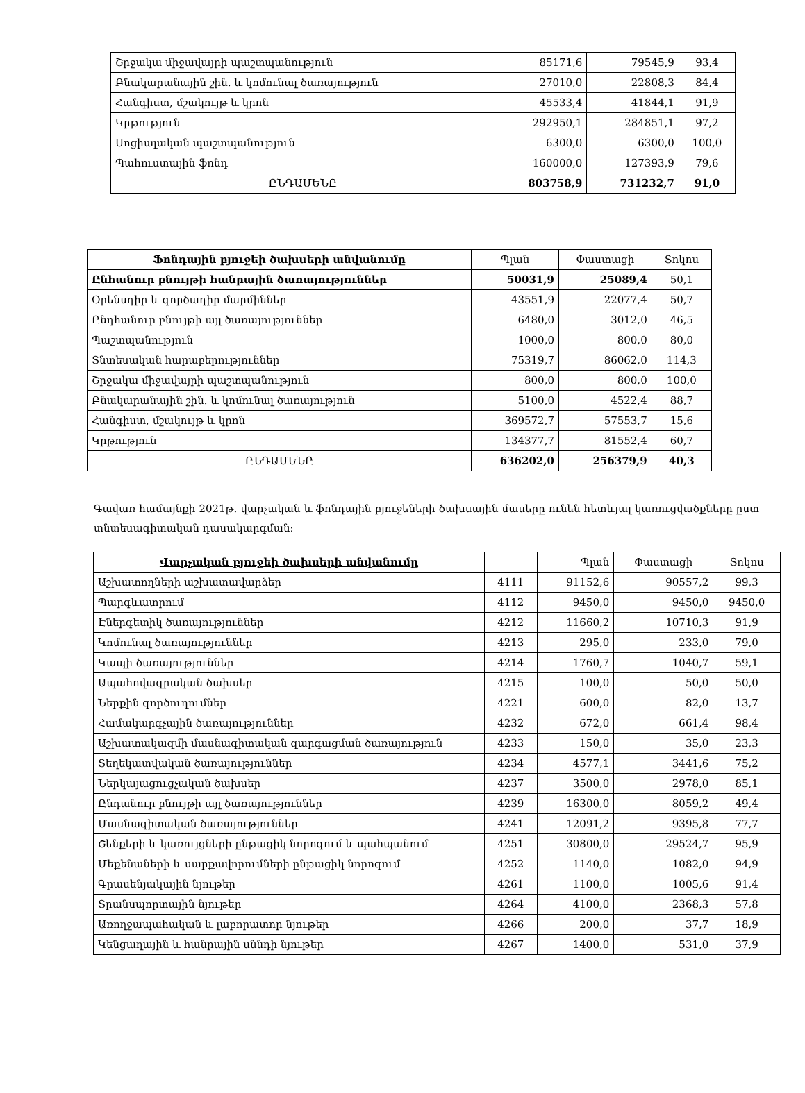| Շրջակա միջավայրի պաշտպանություն | 85171,6 | 79545,9 | 93,4 |
| Բնակարանային շին. և կոմունալ ծառայություն | 27010,0 | 22808,3 | 84,4 |
| Հանգիստ, մշակույթ և կրոն | 45533,4 | 41844,1 | 91,9 |
| Կրթություն | 292950,1 | 284851,1 | 97,2 |
| Սոցիալական պաշտպանություն | 6300,0 | 6300,0 | 100,0 |
| Պահուստային ֆոնդ | 160000,0 | 127393,9 | 79,6 |
| ԸՆԴԱՄԵՆԸ | 803758,9 | 731232,7 | 91,0 |
| Ֆոնդային բյուջեի ծախսերի անվանումը | Պլան | Փաստացի | Տոկոս |
| --- | --- | --- | --- |
| Ընհանուր բնույթի հանրային ծառայություններ | 50031,9 | 25089,4 | 50,1 |
| Օրենսդիր և գործադիր մարմիններ | 43551,9 | 22077,4 | 50,7 |
| Ընդհանուր բնույթի այլ ծառայություններ | 6480,0 | 3012,0 | 46,5 |
| Պաշտպանություն | 1000,0 | 800,0 | 80,0 |
| Տնտեսական հարաբերություններ | 75319,7 | 86062,0 | 114,3 |
| Շրջակա միջավայրի պաշտպանություն | 800,0 | 800,0 | 100,0 |
| Բնակարանային շին. և կոմունալ ծառայություն | 5100,0 | 4522,4 | 88,7 |
| Հանգիստ, մշակույթ և կրոն | 369572,7 | 57553,7 | 15,6 |
| Կրթություն | 134377,7 | 81552,4 | 60,7 |
| ԸՆԴԱՄԵՆԸ | 636202,0 | 256379,9 | 40,3 |
Գավառ համայնքի 2021թ. վարչական և ֆոնդային բյուջեների ծախսային մասերը ունեն հետևյալ կառուցվածքները ըստ տնտեսագիտական դասակարգման:
| Վարչական բյուջեի ծախսերի անվանումը | | Պլան | Փաստացի | Տոկոս |
| --- | --- | --- | --- | --- |
| Աշխատողների աշխատավարձեր | 4111 | 91152,6 | 90557,2 | 99,3 |
| Պարգևատրում | 4112 | 9450,0 | 9450,0 | 9450,0 |
| Էներգետիկ ծառայություններ | 4212 | 11660,2 | 10710,3 | 91,9 |
| Կոմունալ ծառայություններ | 4213 | 295,0 | 233,0 | 79,0 |
| Կապի ծառայություններ | 4214 | 1760,7 | 1040,7 | 59,1 |
| Ապահովագրական ծախսեր | 4215 | 100,0 | 50,0 | 50,0 |
| Ներքին գործուղումներ | 4221 | 600,0 | 82,0 | 13,7 |
| Համակարգչային ծառայություններ | 4232 | 672,0 | 661,4 | 98,4 |
| Աշխատակազմի մասնագիտական զարգացման ծառայություն | 4233 | 150,0 | 35,0 | 23,3 |
| Տեղեկատվական ծառայություններ | 4234 | 4577,1 | 3441,6 | 75,2 |
| Ներկայացուցչական ծախսեր | 4237 | 3500,0 | 2978,0 | 85,1 |
| Ընդանուր բնույթի այլ ծառայություններ | 4239 | 16300,0 | 8059,2 | 49,4 |
| Մասնագիտական ծառայություններ | 4241 | 12091,2 | 9395,8 | 77,7 |
| Շենքերի և կառույցների ընթացիկ նորոգում և պահպանում | 4251 | 30800,0 | 29524,7 | 95,9 |
| Մեքենաների և սարքավորումների ընթացիկ նորոգում | 4252 | 1140,0 | 1082,0 | 94,9 |
| Գրասենյակային նյութեր | 4261 | 1100,0 | 1005,6 | 91,4 |
| Տրանսպորտային նյութեր | 4264 | 4100,0 | 2368,3 | 57,8 |
| Առողջապահական և լաբորատոր նյութեր | 4266 | 200,0 | 37,7 | 18,9 |
| Կենցաղային և հանրային սննդի նյութեր | 4267 | 1400,0 | 531,0 | 37,9 |